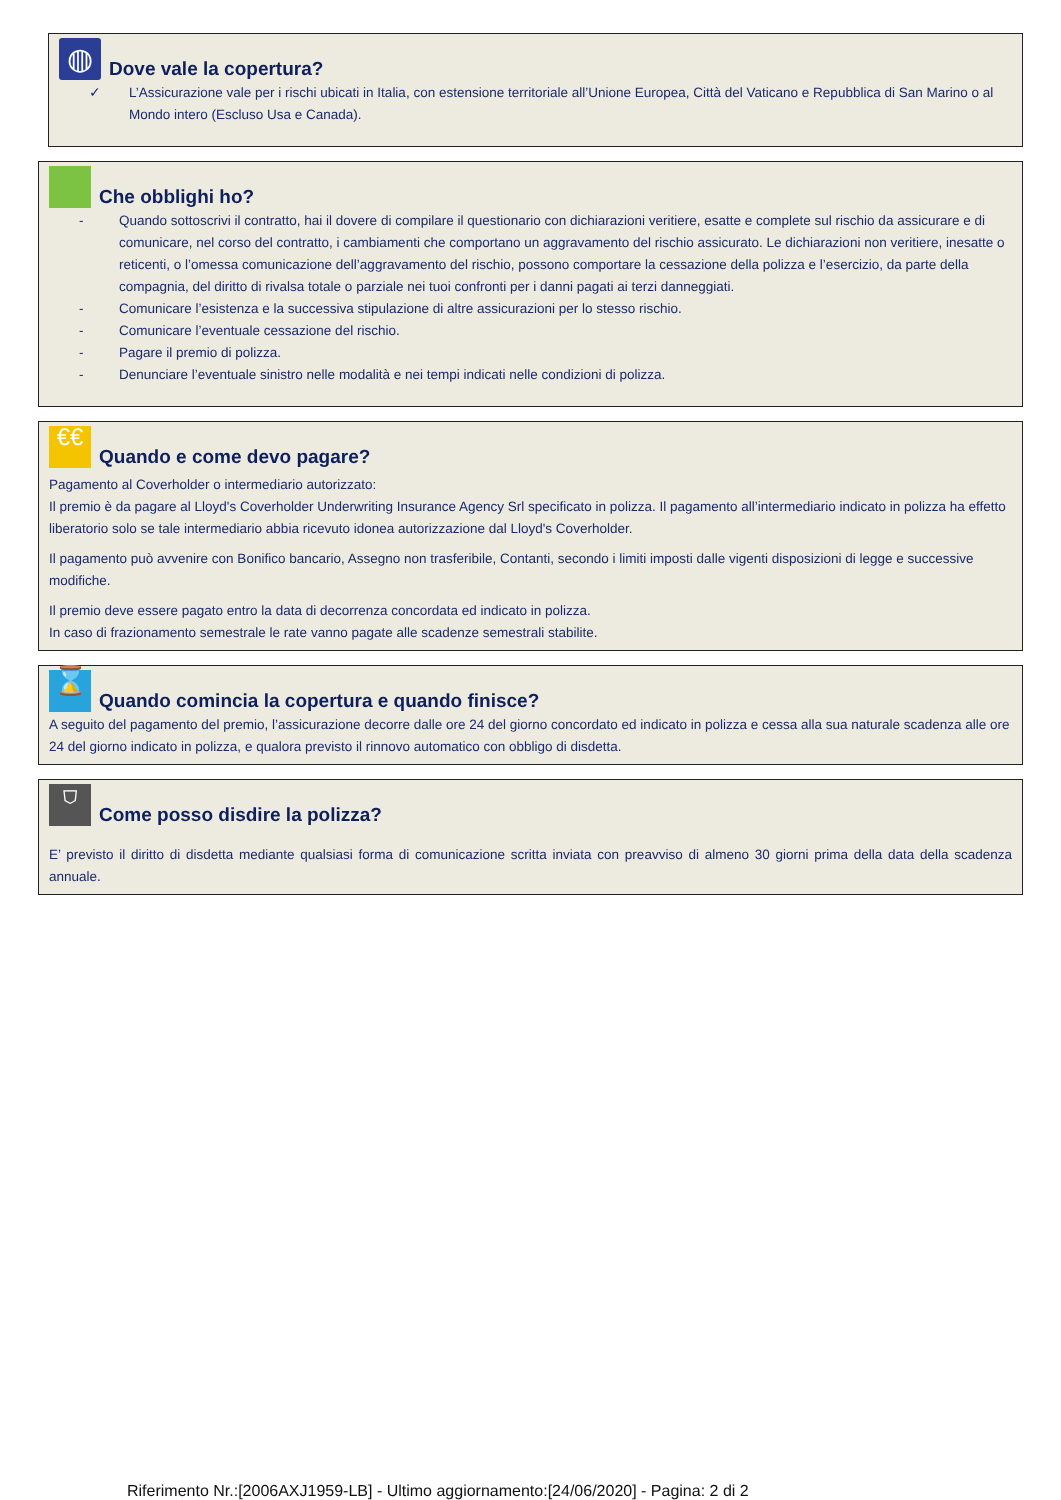◍
Dove vale la copertura?
✓ L’Assicurazione vale per i rischi ubicati in Italia, con estensione territoriale all’Unione Europea, Città del Vaticano e Repubblica di San Marino o al Mondo intero (Escluso Usa e Canada).
Che obblighi ho?
- Quando sottoscrivi il contratto, hai il dovere di compilare il questionario con dichiarazioni veritiere, esatte e complete sul rischio da assicurare e di comunicare, nel corso del contratto, i cambiamenti che comportano un aggravamento del rischio assicurato. Le dichiarazioni non veritiere, inesatte o reticenti, o l’omessa comunicazione dell’aggravamento del rischio, possono comportare la cessazione della polizza e l’esercizio, da parte della compagnia, del diritto di rivalsa totale o parziale nei tuoi confronti per i danni pagati ai terzi danneggiati.
- Comunicare l’esistenza e la successiva stipulazione di altre assicurazioni per lo stesso rischio.
- Comunicare l’eventuale cessazione del rischio.
- Pagare il premio di polizza.
- Denunciare l’eventuale sinistro nelle modalità e nei tempi indicati nelle condizioni di polizza.
€€
Quando e come devo pagare?
Pagamento al Coverholder o intermediario autorizzato:
Il premio è da pagare al Lloyd's Coverholder Underwriting Insurance Agency Srl specificato in polizza. Il pagamento all’intermediario indicato in polizza ha effetto liberatorio solo se tale intermediario abbia ricevuto idonea autorizzazione dal Lloyd's Coverholder.
Il pagamento può avvenire con Bonifico bancario, Assegno non trasferibile, Contanti, secondo i limiti imposti dalle vigenti disposizioni di legge e successive modifiche.
Il premio deve essere pagato entro la data di decorrenza concordata ed indicato in polizza.
In caso di frazionamento semestrale le rate vanno pagate alle scadenze semestrali stabilite.
⌛
Quando comincia la copertura e quando finisce?
A seguito del pagamento del premio, l’assicurazione decorre dalle ore 24 del giorno concordato ed indicato in polizza e cessa alla sua naturale scadenza alle ore 24 del giorno indicato in polizza, e qualora previsto il rinnovo automatico con obbligo di disdetta.
⛉
Come posso disdire la polizza?
E’ previsto il diritto di disdetta mediante qualsiasi forma di comunicazione scritta inviata con preavviso di almeno 30 giorni prima della data della scadenza annuale.
Riferimento Nr.:[2006AXJ1959-LB] - Ultimo aggiornamento:[24/06/2020] - Pagina: 2 di 2